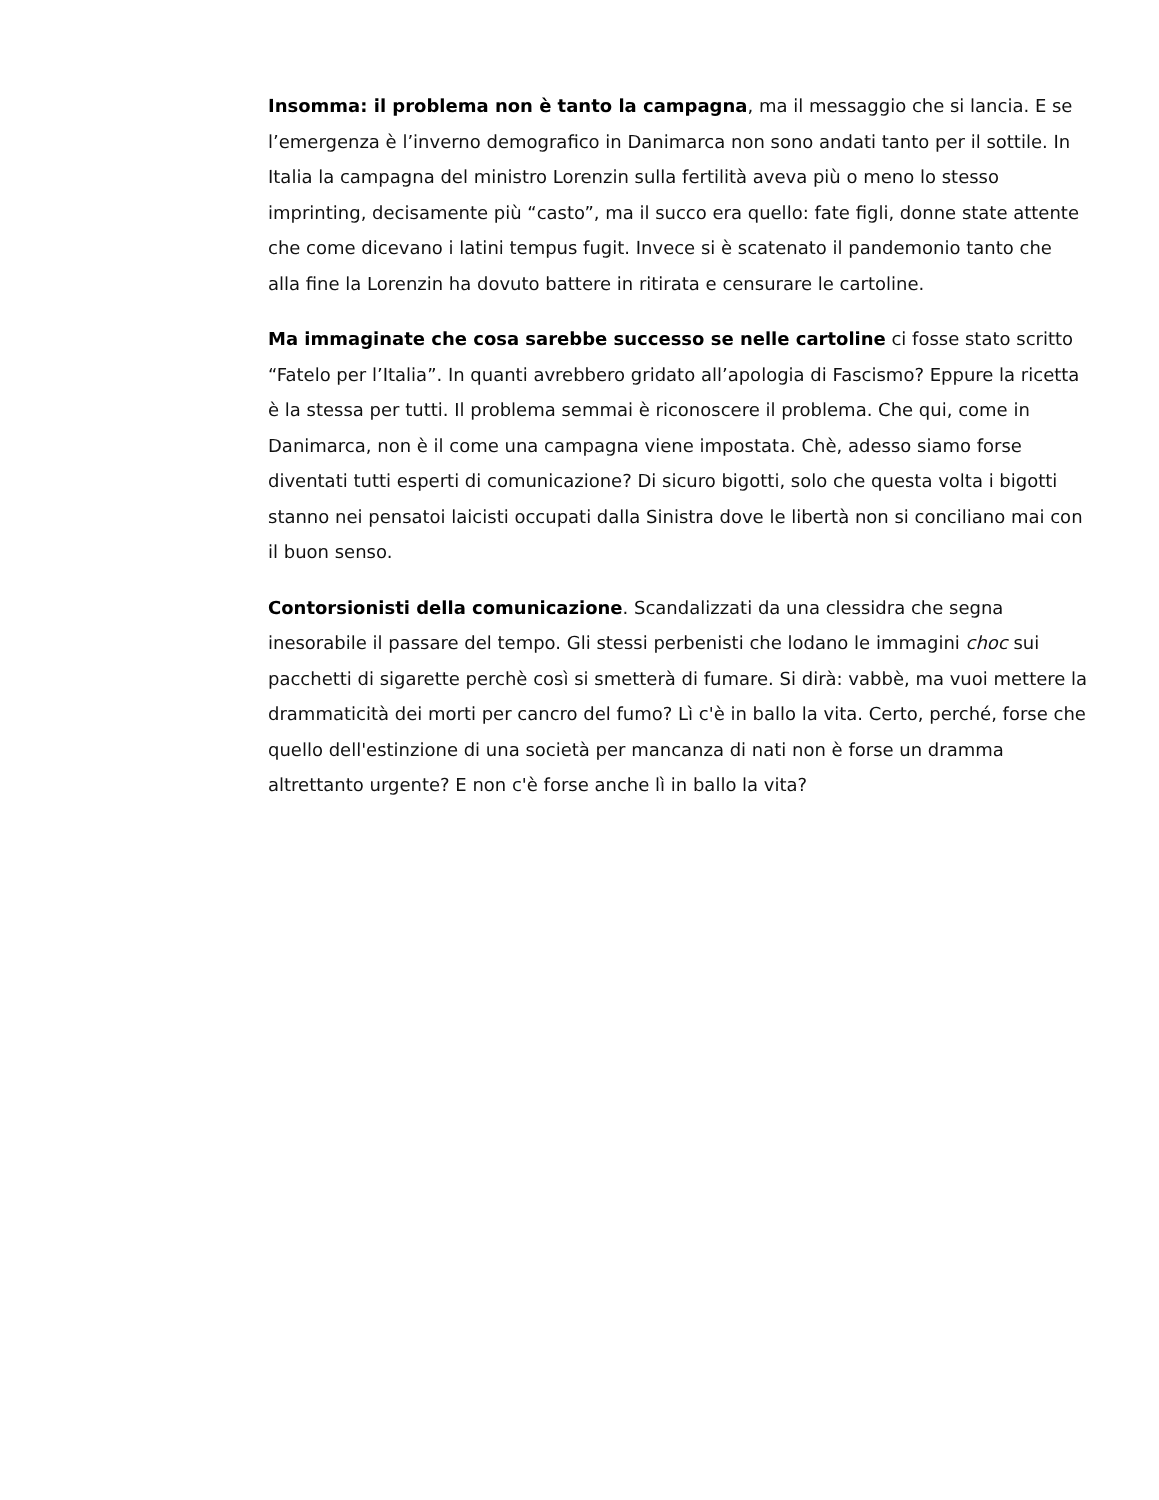Insomma: il problema non è tanto la campagna, ma il messaggio che si lancia. E se l’emergenza è l’inverno demografico in Danimarca non sono andati tanto per il sottile. In Italia la campagna del ministro Lorenzin sulla fertilità aveva più o meno lo stesso imprinting, decisamente più “casto”, ma il succo era quello: fate figli, donne state attente che come dicevano i latini tempus fugit. Invece si è scatenato il pandemonio tanto che alla fine la Lorenzin ha dovuto battere in ritirata e censurare le cartoline.
Ma immaginate che cosa sarebbe successo se nelle cartoline ci fosse stato scritto “Fatelo per l’Italia”. In quanti avrebbero gridato all’apologia di Fascismo? Eppure la ricetta è la stessa per tutti. Il problema semmai è riconoscere il problema. Che qui, come in Danimarca, non è il come una campagna viene impostata. Chè, adesso siamo forse diventati tutti esperti di comunicazione? Di sicuro bigotti, solo che questa volta i bigotti stanno nei pensatoi laicisti occupati dalla Sinistra dove le libertà non si conciliano mai con il buon senso.
Contorsionisti della comunicazione. Scandalizzati da una clessidra che segna inesorabile il passare del tempo. Gli stessi perbenisti che lodano le immagini choc sui pacchetti di sigarette perchè così si smetterà di fumare. Si dirà: vabbè, ma vuoi mettere la drammaticità dei morti per cancro del fumo? Lì c'è in ballo la vita. Certo, perché, forse che quello dell'estinzione di una società per mancanza di nati non è forse un dramma altrettanto urgente? E non c'è forse anche lì in ballo la vita?